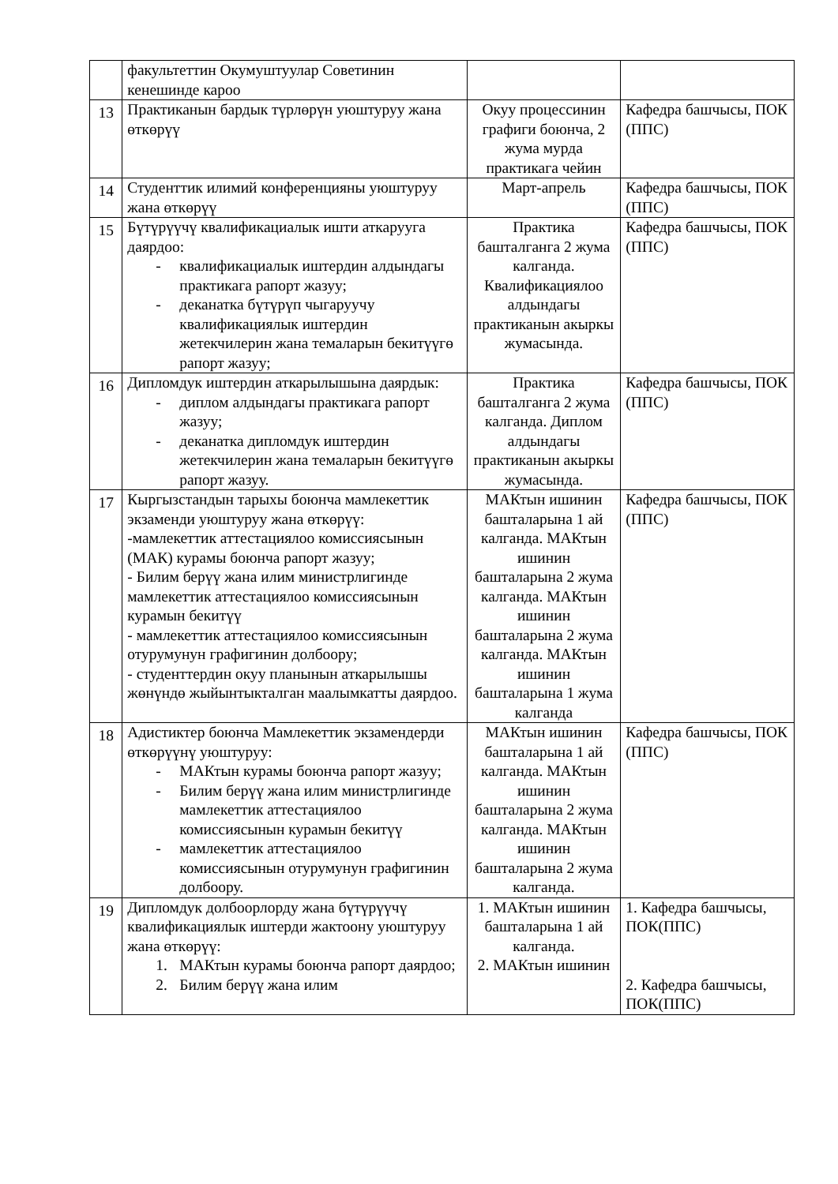| | факультеттин Окумуштуулар Советинин кенешинде кароо | | |
| 13 | Практиканын бардык түрлөрүн уюштуруу жана өткөрүү | Окуу процессинин графиги боюнча, 2 жума мурда практикага чейин | Кафедра башчысы, ПОК (ППС) |
| 14 | Студенттик илимий конференцияны уюштуруу жана өткөрүү | Март-апрель | Кафедра башчысы, ПОК (ППС) |
| 15 | Бүтүрүүчү квалификациалык ишти аткарууга даярдоо: - квалификациалык иштердин алдындагы практикага рапорт жазуу; - деканатка бүтүрүп чыгаруучу квалификациялык иштердин жетекчилерин жана темаларын бекитүүгө рапорт жазуу; | Практика башталганга 2 жума калганда. Квалификациялоо алдындагы практиканын акыркы жумасында. | Кафедра башчысы, ПОК (ППС) |
| 16 | Дипломдук иштердин аткарылышына даярдык: - диплом алдындагы практикага рапорт жазуу; - деканатка дипломдук иштердин жетекчилерин жана темаларын бекитүүгө рапорт жазуу. | Практика башталганга 2 жума калганда. Диплом алдындагы практиканын акыркы жумасында. | Кафедра башчысы, ПОК (ППС) |
| 17 | Кыргызстандын тарыхы боюнча мамлекеттик экзаменди уюштуруу жана өткөрүү: -мамлекеттик аттестациялоо комиссиясынын (МАК) курамы боюнча рапорт жазуу; - Билим берүү жана илим министрлигинде мамлекеттик аттестациялоо комиссиясынын курамын бекитүү - мамлекеттик аттестациялоо комиссиясынын отурумунун графигинин долбоору; - студенттердин окуу планынын аткарылышы жөнүндө жыйынтыкталган маалымкатты даярдоо. | МАКтын ишинин башталарына 1 ай калганда. МАКтын ишинин башталарына 2 жума калганда. МАКтын ишинин башталарына 2 жума калганда. МАКтын ишинин башталарына 1 жума калганда | Кафедра башчысы, ПОК (ППС) |
| 18 | Адистиктер боюнча Мамлекеттик экзамендерди өткөрүүнү уюштуруу: - МАКтын курамы боюнча рапорт жазуу; - Билим берүү жана илим министрлигинде мамлекеттик аттестациялоо комиссиясынын курамын бекитүү - мамлекеттик аттестациялоо комиссиясынын отурумунун графигинин долбоору. | МАКтын ишинин башталарына 1 ай калганда. МАКтын ишинин башталарына 2 жума калганда. МАКтын ишинин башталарына 2 жума калганда. | Кафедра башчысы, ПОК (ППС) |
| 19 | Дипломдук долбоорлорду жана бүтүрүүчү квалификациялык иштерди жактоону уюштуруу жана өткөрүү: 1. МАКтын курамы боюнча рапорт даярдоо; 2. Билим берүү жана илим | 1. МАКтын ишинин башталарына 1 ай калганда. 2. МАКтын ишинин | 1. Кафедра башчысы, ПОК(ППС) 2. Кафедра башчысы, ПОК(ППС) |